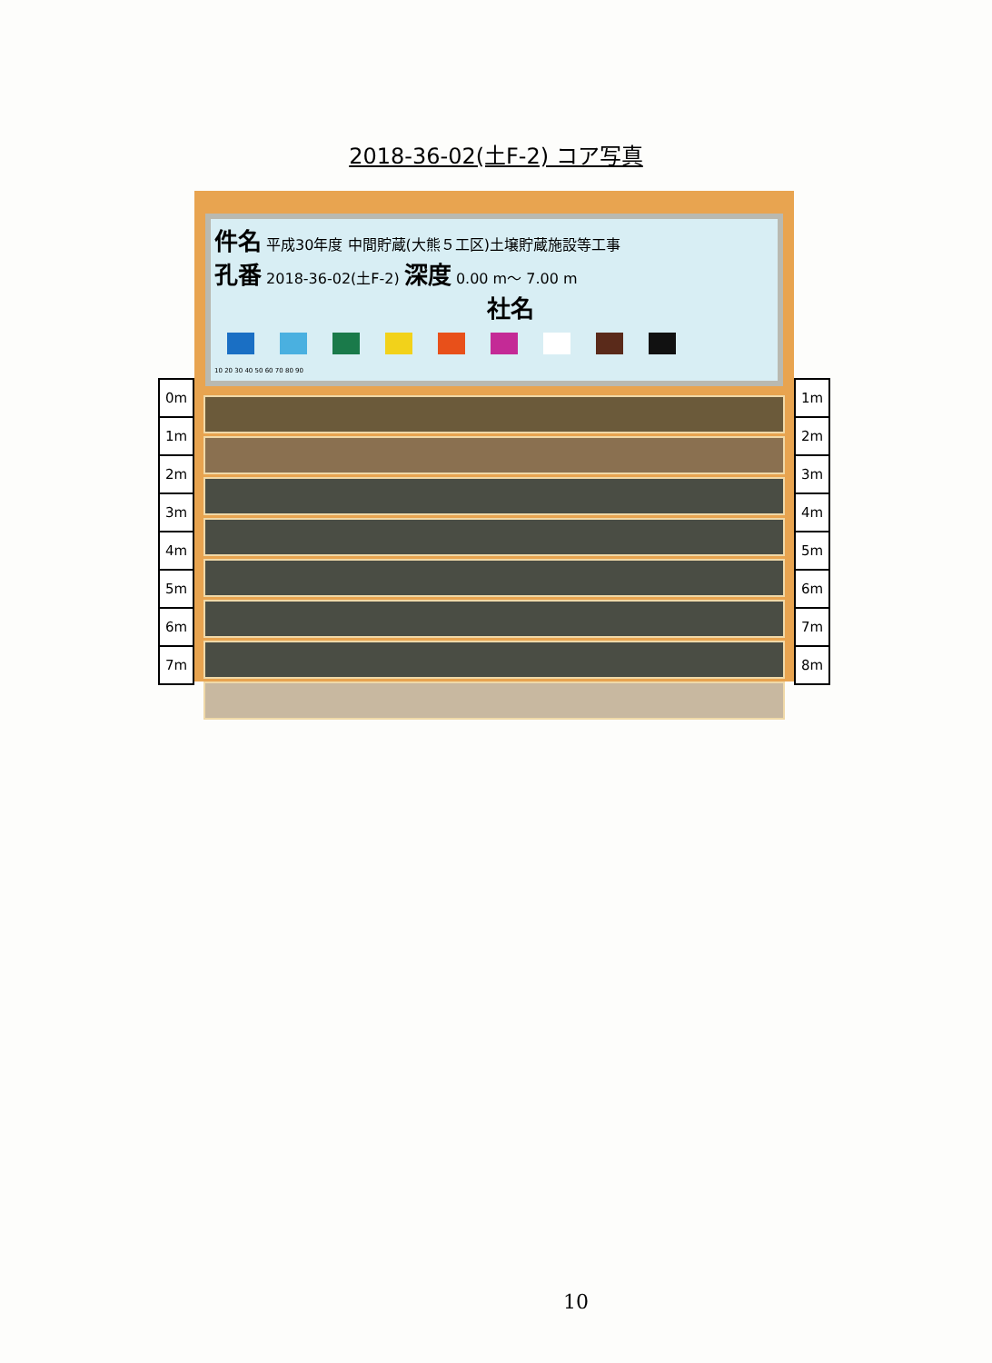2018-36-02(土F-2) コア写真
0m
1m
2m
3m
4m
5m
6m
7m
件名 平成30年度 中間貯蔵(大熊５工区)土壌貯蔵施設等工事
孔番 2018-36-02(土F-2) 深度 0.00 m～ 7.00 m
社名
10 20 30 40 50 60 70 80 90
1m
2m
3m
4m
5m
6m
7m
8m
10